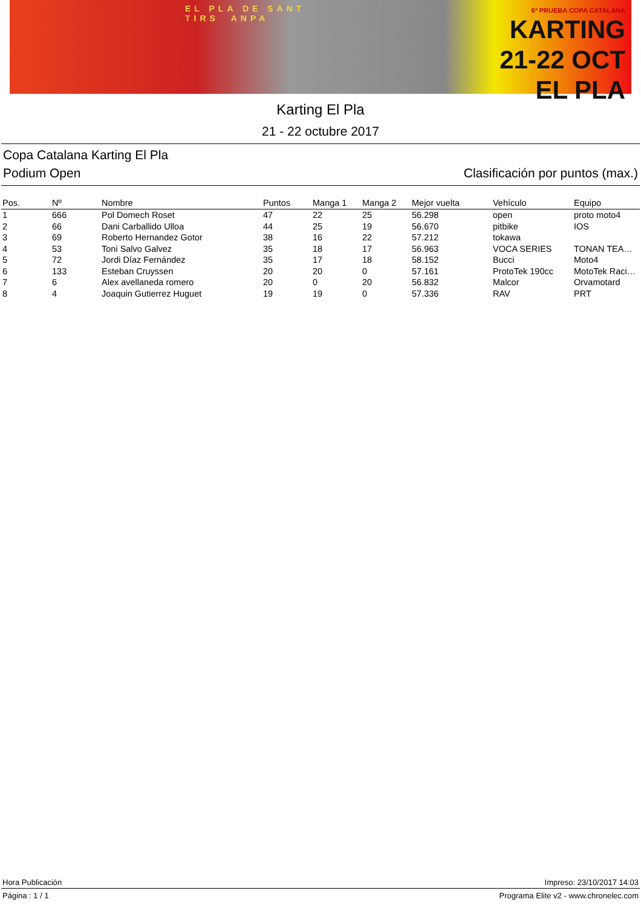EL PLA DE SANT TIRS ANPA
6ª PRUEBA COPA CATALANA
KARTING
21-22 OCT EL PLA
Karting El Pla
21 - 22 octubre 2017
Copa Catalana Karting El Pla
Podium Open Clasificación por puntos (max.)
| Pos. | Nº | Nombre | Puntos | Manga 1 | Manga 2 | Mejor vuelta | Vehículo | Equipo |
| --- | --- | --- | --- | --- | --- | --- | --- | --- |
| 1 | 666 | Pol Domech Roset | 47 | 22 | 25 | 56.298 | open | proto moto4 |
| 2 | 66 | Dani Carballido Ulloa | 44 | 25 | 19 | 56.670 | pitbike | IOS |
| 3 | 69 | Roberto Hernandez Gotor | 38 | 16 | 22 | 57.212 | tokawa | |
| 4 | 53 | Toni Salvo Galvez | 35 | 18 | 17 | 56.963 | VOCA SERIES | TONAN TEA… |
| 5 | 72 | Jordi Díaz Fernández | 35 | 17 | 18 | 58.152 | Bucci | Moto4 |
| 6 | 133 | Esteban Cruyssen | 20 | 20 | 0 | 57.161 | ProtoTek 190cc | MotoTek Raci… |
| 7 | 6 | Alex avellaneda romero | 20 | 0 | 20 | 56.832 | Malcor | Orvamotard |
| 8 | 4 | Joaquin Gutierrez Huguet | 19 | 19 | 0 | 57.336 | RAV | PRT |
Hora Publicación Impreso: 23/10/2017 14:03
Página : 1 / 1 Programa Elite v2 - www.chronelec.com